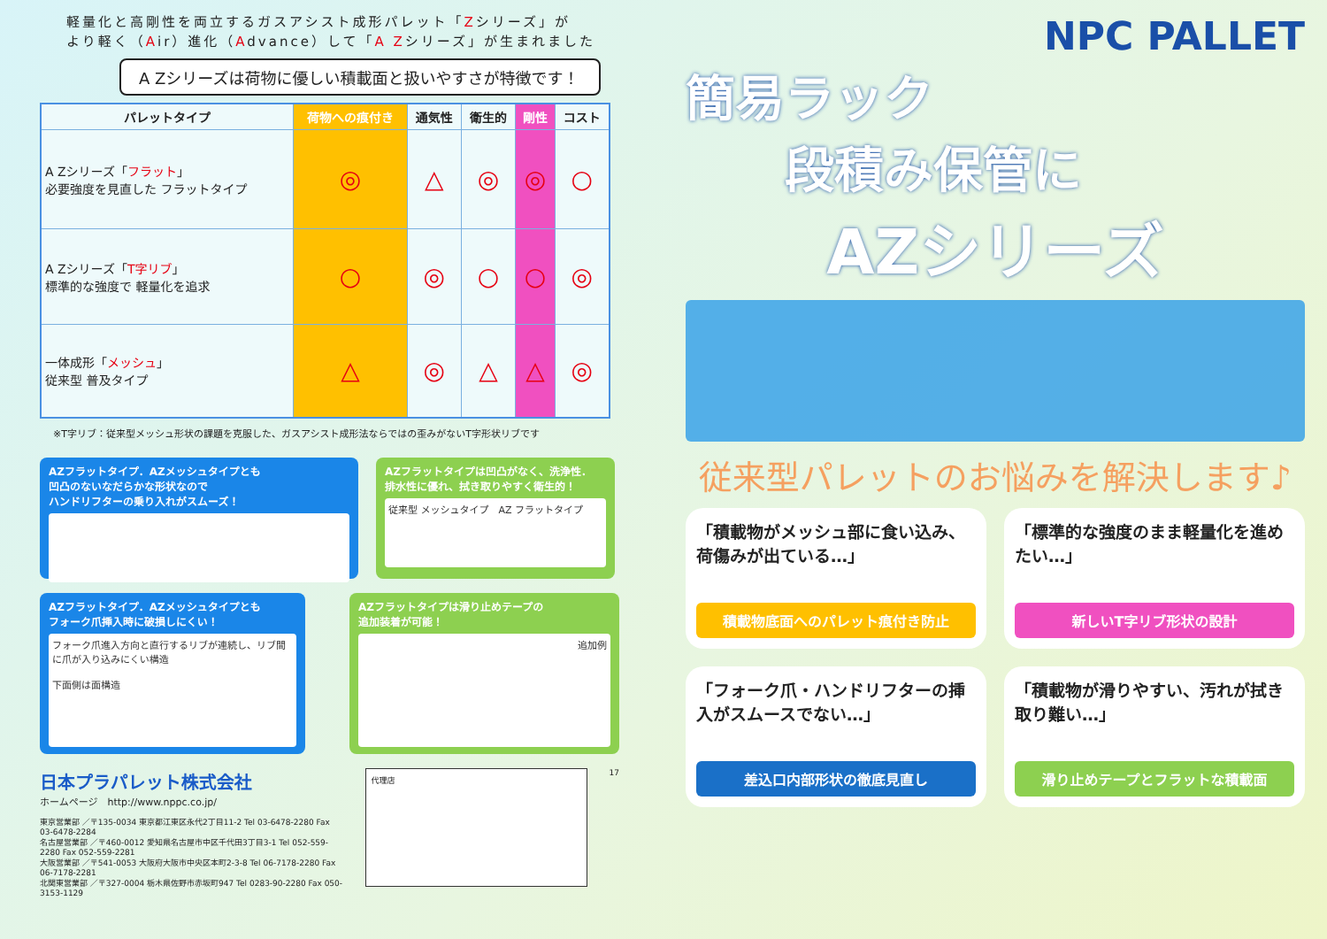軽量化と高剛性を両立するガスアシスト成形パレット「Zシリーズ」が
より軽く（Air）進化（Advance）して「A Zシリーズ」が生まれました
A Zシリーズは荷物に優しい積載面と扱いやすさが特徴です！
| パレットタイプ | 荷物への痕付き | 通気性 | 衛生的 | 剛性 | コスト |
| --- | --- | --- | --- | --- | --- |
| A Zシリーズ「 フラット 」 必要強度を見直した フラットタイプ | ◎ | △ | ◎ | ◎ | ○ |
| A Zシリーズ「 T字リブ 」 標準的な強度で 軽量化を追求 | ○ | ◎ | ○ | ○ | ◎ |
| 一体成形「 メッシュ 」 従来型 普及タイプ | △ | ◎ | △ | △ | ◎ |
※T字リブ：従来型メッシュ形状の課題を克服した、ガスアシスト成形法ならではの歪みがないT字形状リブです
AZフラットタイプ．AZメッシュタイプとも
凹凸のないなだらかな形状なので
ハンドリフターの乗り入れがスムーズ！
AZフラットタイプは凹凸がなく、洗浄性．
排水性に優れ、拭き取りやすく衛生的！
従来型 メッシュタイプ　AZ フラットタイプ
AZフラットタイプ．AZメッシュタイプとも
フォーク爪挿入時に破損しにくい！
フォーク爪進入方向と直行するリブが連続し、リブ間に爪が入り込みにくい構造
下面側は面構造
AZフラットタイプは滑り止めテープの
追加装着が可能！
追加例
日本プラパレット株式会社
ホームページ　http://www.nppc.co.jp/
東京営業部 ／〒135-0034 東京都江東区永代2丁目11-2 Tel 03-6478-2280 Fax 03-6478-2284
名古屋営業部 ／〒460-0012 愛知県名古屋市中区千代田3丁目3-1 Tel 052-559-2280 Fax 052-559-2281
大阪営業部 ／〒541-0053 大阪府大阪市中央区本町2-3-8 Tel 06-7178-2280 Fax 06-7178-2281
北関東営業部 ／〒327-0004 栃木県佐野市赤坂町947 Tel 0283-90-2280 Fax 050-3153-1129
代理店
17
NPC PALLET
簡易ラック
　　段積み保管に
AZシリーズ
従来型パレットのお悩みを解決します♪
「積載物がメッシュ部に食い込み、荷傷みが出ている…」
積載物底面へのパレット痕付き防止
「標準的な強度のまま軽量化を進めたい…」
新しいT字リブ形状の設計
「フォーク爪・ハンドリフターの挿入がスムースでない…」
差込口内部形状の徹底見直し
「積載物が滑りやすい、汚れが拭き取り難い…」
滑り止めテープとフラットな積載面